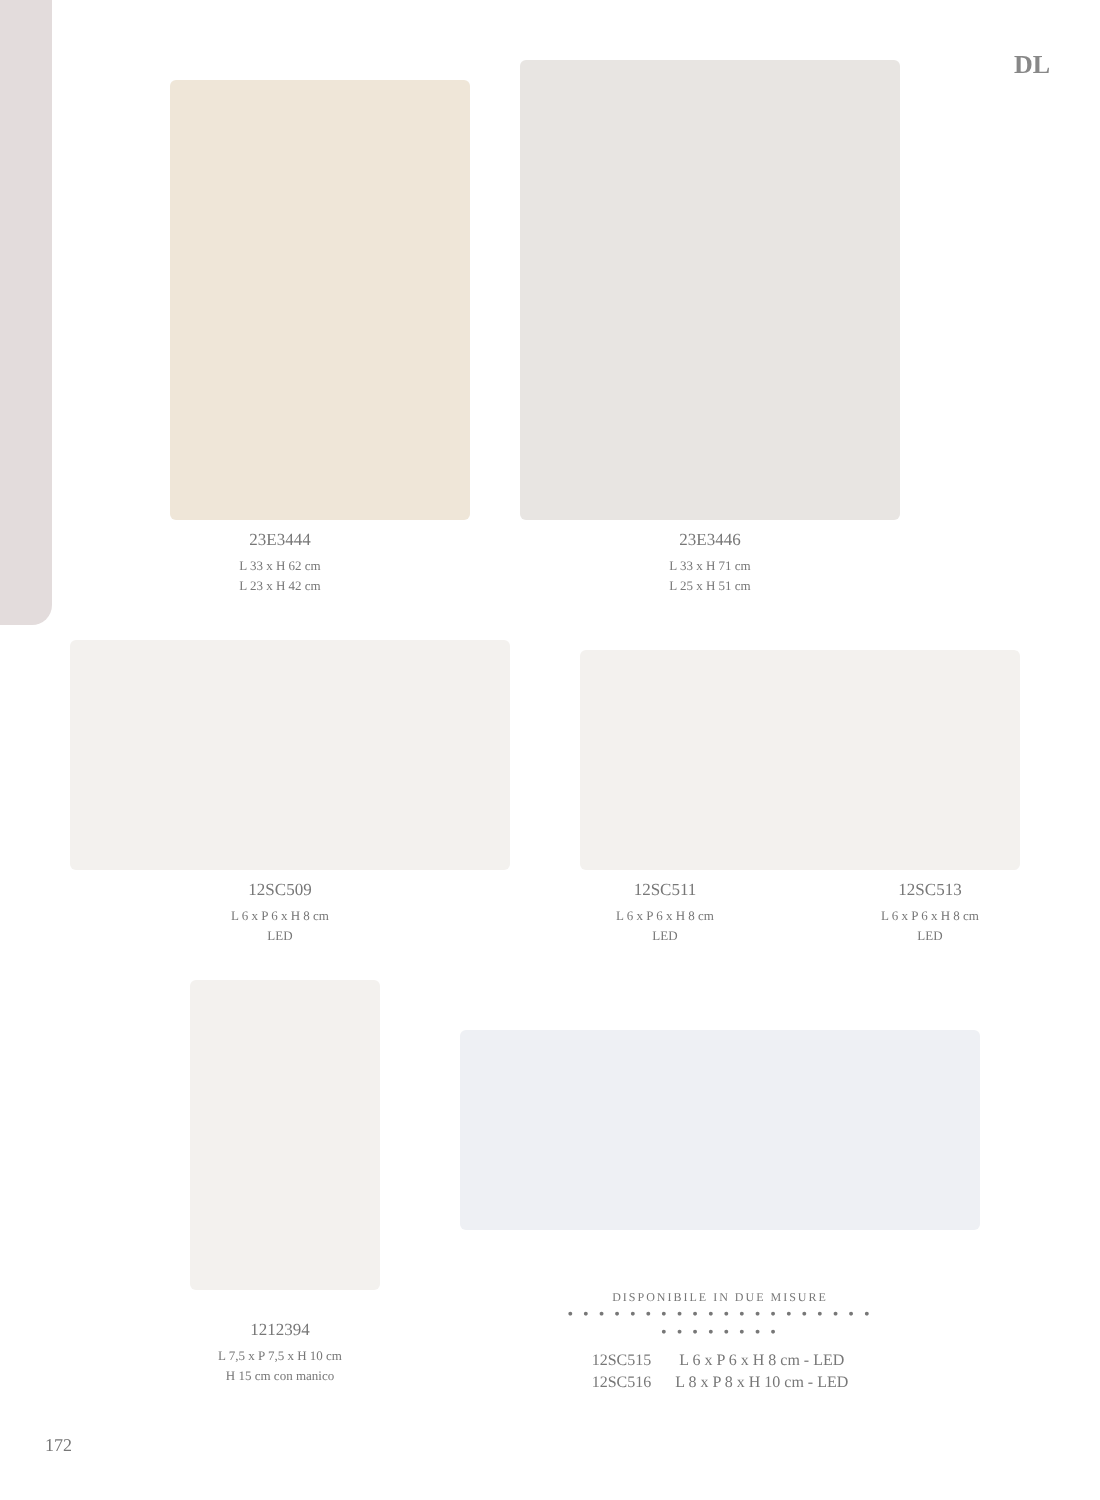DL
23E3444
L 33 x H 62 cm
L 23 x H 42 cm
23E3446
L 33 x H 71 cm
L 25 x H 51 cm
12SC509
L 6 x P 6 x H 8 cm
LED
12SC511
L 6 x P 6 x H 8 cm
LED
12SC513
L 6 x P 6 x H 8 cm
LED
1212394
L 7,5 x P 7,5 x H 10 cm
H 15 cm con manico
DISPONIBILE IN DUE MISURE
• • • • • • • • • • • • • • • • • • • • • • • • • • • •
| 12SC515 | L 6 x P 6 x H 8 cm - LED |
| 12SC516 | L 8 x P 8 x H 10 cm - LED |
172